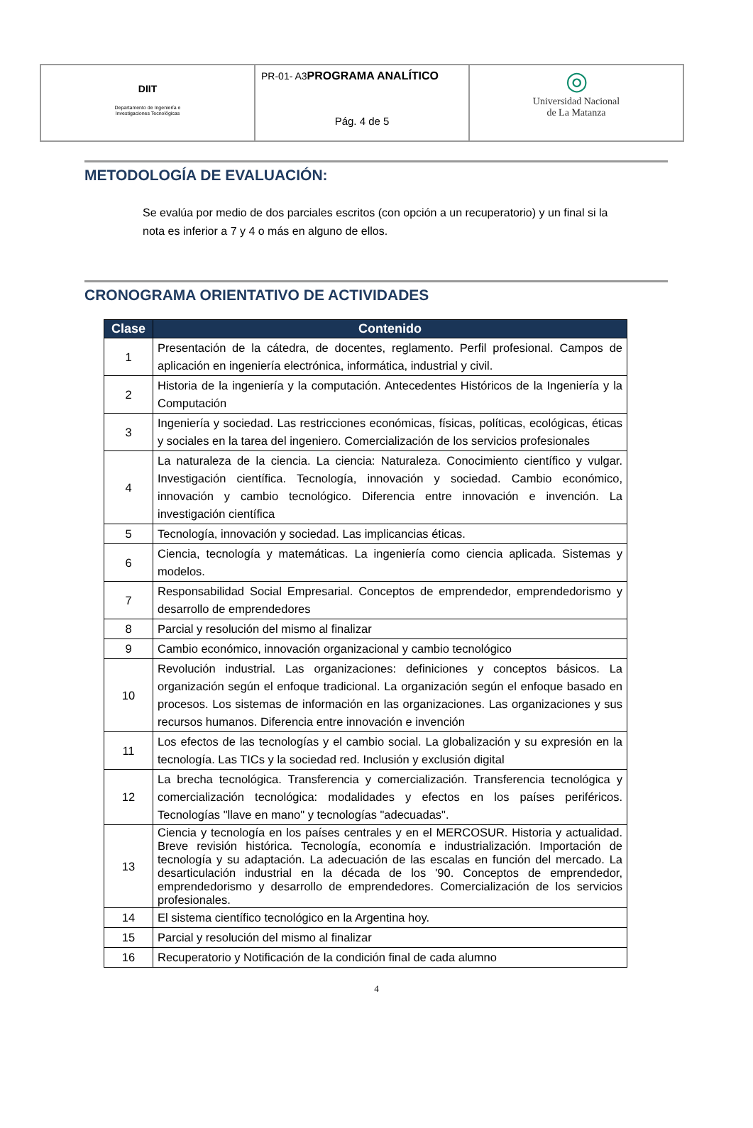| DIIT Departamento de Ingeniería e Investigaciones Tecnológicas | PR-01- A3 PROGRAMA ANALÍTICO Pág. 4 de 5 | ◎ Universidad Nacional de La Matanza |
METODOLOGÍA DE EVALUACIÓN:
Se evalúa por medio de dos parciales escritos (con opción a un recuperatorio) y un final si la nota es inferior a 7 y 4 o más en alguno de ellos.
CRONOGRAMA ORIENTATIVO DE ACTIVIDADES
| Clase | Contenido |
| --- | --- |
| 1 | Presentación de la cátedra, de docentes, reglamento. Perfil profesional. Campos de aplicación en ingeniería electrónica, informática, industrial y civil. |
| 2 | Historia de la ingeniería y la computación. Antecedentes Históricos de la Ingeniería y la Computación |
| 3 | Ingeniería y sociedad. Las restricciones económicas, físicas, políticas, ecológicas, éticas y sociales en la tarea del ingeniero. Comercialización de los servicios profesionales |
| 4 | La naturaleza de la ciencia. La ciencia: Naturaleza. Conocimiento científico y vulgar. Investigación científica. Tecnología, innovación y sociedad. Cambio económico, innovación y cambio tecnológico. Diferencia entre innovación e invención. La investigación científica |
| 5 | Tecnología, innovación y sociedad. Las implicancias éticas. |
| 6 | Ciencia, tecnología y matemáticas. La ingeniería como ciencia aplicada. Sistemas y modelos. |
| 7 | Responsabilidad Social Empresarial. Conceptos de emprendedor, emprendedorismo y desarrollo de emprendedores |
| 8 | Parcial y resolución del mismo al finalizar |
| 9 | Cambio económico, innovación organizacional y cambio tecnológico |
| 10 | Revolución industrial. Las organizaciones: definiciones y conceptos básicos. La organización según el enfoque tradicional. La organización según el enfoque basado en procesos. Los sistemas de información en las organizaciones. Las organizaciones y sus recursos humanos. Diferencia entre innovación e invención |
| 11 | Los efectos de las tecnologías y el cambio social. La globalización y su expresión en la tecnología. Las TICs y la sociedad red. Inclusión y exclusión digital |
| 12 | La brecha tecnológica. Transferencia y comercialización. Transferencia tecnológica y comercialización tecnológica: modalidades y efectos en los países periféricos. Tecnologías "llave en mano" y tecnologías "adecuadas". |
| 13 | Ciencia y tecnología en los países centrales y en el MERCOSUR. Historia y actualidad. Breve revisión histórica. Tecnología, economía e industrialización. Importación de tecnología y su adaptación. La adecuación de las escalas en función del mercado. La desarticulación industrial en la década de los '90. Conceptos de emprendedor, emprendedorismo y desarrollo de emprendedores. Comercialización de los servicios profesionales. |
| 14 | El sistema científico tecnológico en la Argentina hoy. |
| 15 | Parcial y resolución del mismo al finalizar |
| 16 | Recuperatorio y Notificación de la condición final de cada alumno |
4